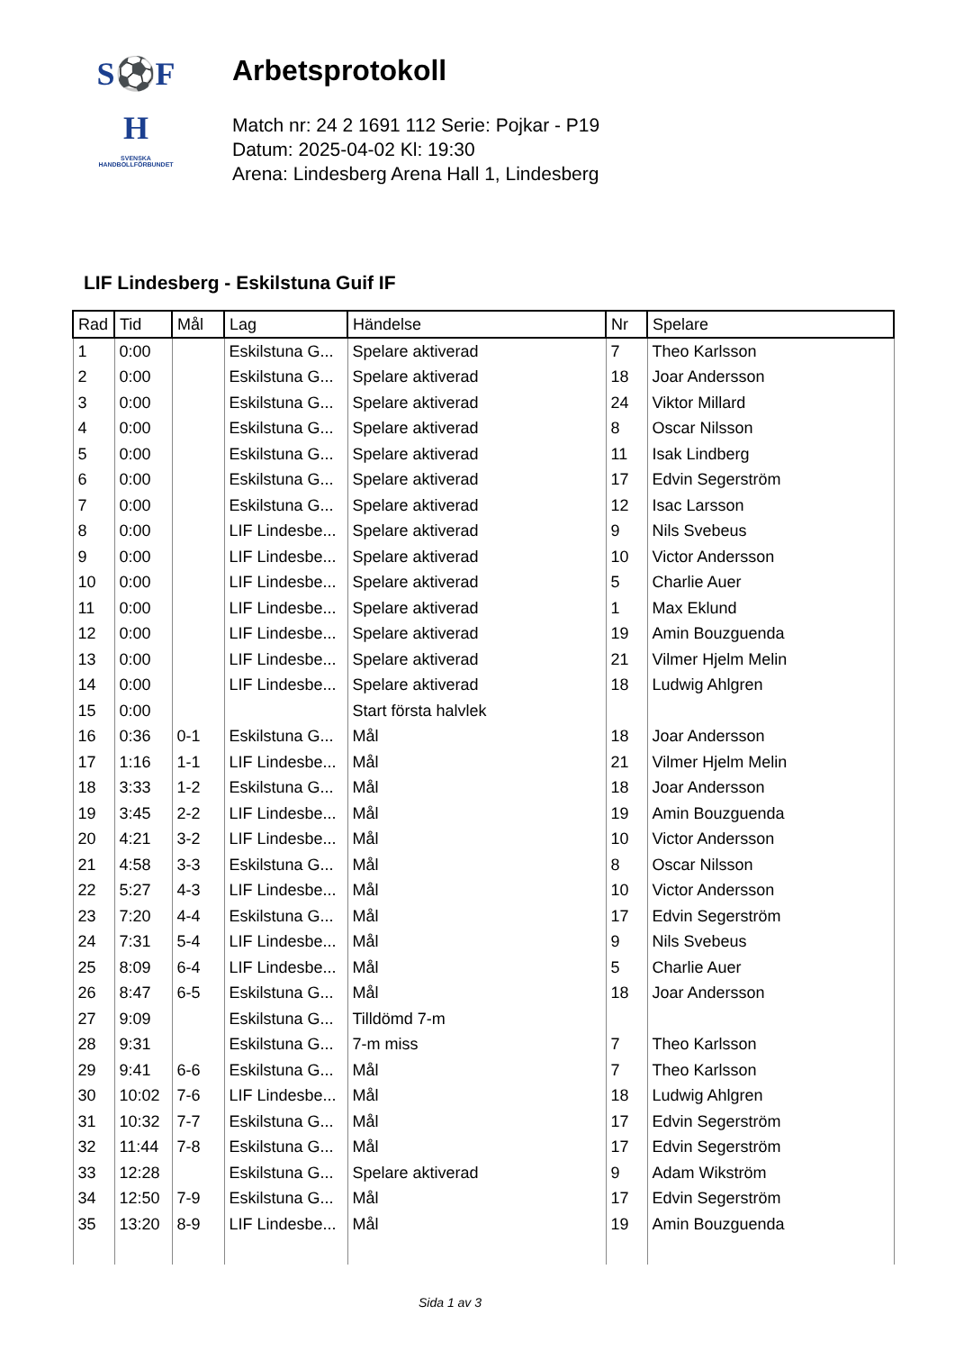S⚽F
H
SVENSKA
HANDBOLLFÖRBUNDET
Arbetsprotokoll
Match nr: 24 2 1691 112 Serie: Pojkar - P19
Datum: 2025-04-02 Kl: 19:30
Arena: Lindesberg Arena Hall 1, Lindesberg
LIF Lindesberg - Eskilstuna Guif IF
| Rad | Tid | Mål | Lag | Händelse | Nr | Spelare |
| --- | --- | --- | --- | --- | --- | --- |
| 1 | 0:00 | | Eskilstuna G... | Spelare aktiverad | 7 | Theo Karlsson |
| 2 | 0:00 | | Eskilstuna G... | Spelare aktiverad | 18 | Joar Andersson |
| 3 | 0:00 | | Eskilstuna G... | Spelare aktiverad | 24 | Viktor Millard |
| 4 | 0:00 | | Eskilstuna G... | Spelare aktiverad | 8 | Oscar Nilsson |
| 5 | 0:00 | | Eskilstuna G... | Spelare aktiverad | 11 | Isak Lindberg |
| 6 | 0:00 | | Eskilstuna G... | Spelare aktiverad | 17 | Edvin Segerström |
| 7 | 0:00 | | Eskilstuna G... | Spelare aktiverad | 12 | Isac Larsson |
| 8 | 0:00 | | LIF Lindesbe... | Spelare aktiverad | 9 | Nils Svebeus |
| 9 | 0:00 | | LIF Lindesbe... | Spelare aktiverad | 10 | Victor Andersson |
| 10 | 0:00 | | LIF Lindesbe... | Spelare aktiverad | 5 | Charlie Auer |
| 11 | 0:00 | | LIF Lindesbe... | Spelare aktiverad | 1 | Max Eklund |
| 12 | 0:00 | | LIF Lindesbe... | Spelare aktiverad | 19 | Amin Bouzguenda |
| 13 | 0:00 | | LIF Lindesbe... | Spelare aktiverad | 21 | Vilmer Hjelm Melin |
| 14 | 0:00 | | LIF Lindesbe... | Spelare aktiverad | 18 | Ludwig Ahlgren |
| 15 | 0:00 | | | Start första halvlek | | |
| 16 | 0:36 | 0-1 | Eskilstuna G... | Mål | 18 | Joar Andersson |
| 17 | 1:16 | 1-1 | LIF Lindesbe... | Mål | 21 | Vilmer Hjelm Melin |
| 18 | 3:33 | 1-2 | Eskilstuna G... | Mål | 18 | Joar Andersson |
| 19 | 3:45 | 2-2 | LIF Lindesbe... | Mål | 19 | Amin Bouzguenda |
| 20 | 4:21 | 3-2 | LIF Lindesbe... | Mål | 10 | Victor Andersson |
| 21 | 4:58 | 3-3 | Eskilstuna G... | Mål | 8 | Oscar Nilsson |
| 22 | 5:27 | 4-3 | LIF Lindesbe... | Mål | 10 | Victor Andersson |
| 23 | 7:20 | 4-4 | Eskilstuna G... | Mål | 17 | Edvin Segerström |
| 24 | 7:31 | 5-4 | LIF Lindesbe... | Mål | 9 | Nils Svebeus |
| 25 | 8:09 | 6-4 | LIF Lindesbe... | Mål | 5 | Charlie Auer |
| 26 | 8:47 | 6-5 | Eskilstuna G... | Mål | 18 | Joar Andersson |
| 27 | 9:09 | | Eskilstuna G... | Tilldömd 7-m | | |
| 28 | 9:31 | | Eskilstuna G... | 7-m miss | 7 | Theo Karlsson |
| 29 | 9:41 | 6-6 | Eskilstuna G... | Mål | 7 | Theo Karlsson |
| 30 | 10:02 | 7-6 | LIF Lindesbe... | Mål | 18 | Ludwig Ahlgren |
| 31 | 10:32 | 7-7 | Eskilstuna G... | Mål | 17 | Edvin Segerström |
| 32 | 11:44 | 7-8 | Eskilstuna G... | Mål | 17 | Edvin Segerström |
| 33 | 12:28 | | Eskilstuna G... | Spelare aktiverad | 9 | Adam Wikström |
| 34 | 12:50 | 7-9 | Eskilstuna G... | Mål | 17 | Edvin Segerström |
| 35 | 13:20 | 8-9 | LIF Lindesbe... | Mål | 19 | Amin Bouzguenda |
Sida 1 av 3